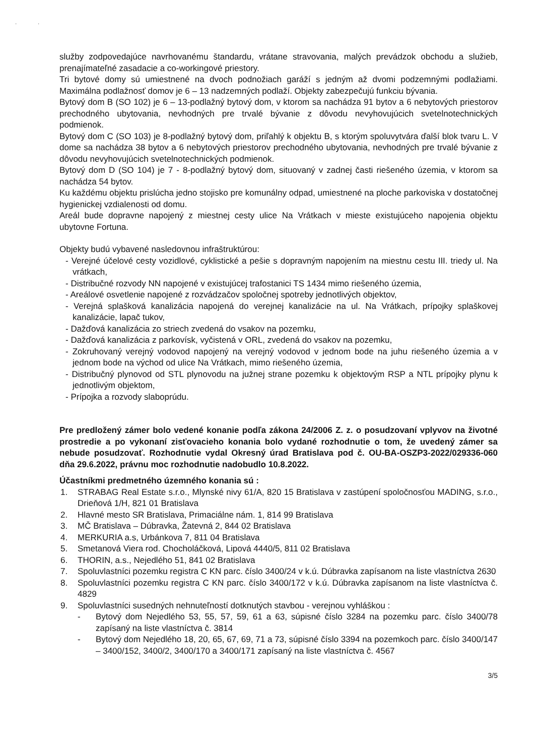· ·
služby zodpovedajúce navrhovanému štandardu, vrátane stravovania, malých prevádzok obchodu a služieb, prenajímateľné zasadacie a co-workingové priestory.
Tri bytové domy sú umiestnené na dvoch podnožiach garáží s jedným až dvomi podzemnými podlažiami. Maximálna podlažnosť domov je 6 – 13 nadzemných podlaží. Objekty zabezpečujú funkciu bývania.
Bytový dom B (SO 102) je 6 – 13-podlažný bytový dom, v ktorom sa nachádza 91 bytov a 6 nebytových priestorov prechodného ubytovania, nevhodných pre trvalé bývanie z dôvodu nevyhovujúcich svetelnotechnických podmienok.
Bytový dom C (SO 103) je 8-podlažný bytový dom, priľahlý k objektu B, s ktorým spoluvytvára ďalší blok tvaru L. V dome sa nachádza 38 bytov a 6 nebytových priestorov prechodného ubytovania, nevhodných pre trvalé bývanie z dôvodu nevyhovujúcich svetelnotechnických podmienok.
Bytový dom D (SO 104) je 7 - 8-podlažný bytový dom, situovaný v zadnej časti riešeného územia, v ktorom sa nachádza 54 bytov.
Ku každému objektu prislúcha jedno stojisko pre komunálny odpad, umiestnené na ploche parkoviska v dostatočnej hygienickej vzdialenosti od domu.
Areál bude dopravne napojený z miestnej cesty ulice Na Vrátkach v mieste existujúceho napojenia objektu ubytovne Fortuna.
Objekty budú vybavené nasledovnou infraštruktúrou:
- Verejné účelové cesty vozidlové, cyklistické a pešie s dopravným napojením na miestnu cestu III. triedy ul. Na vrátkach,
- Distribučné rozvody NN napojené v existujúcej trafostanici TS 1434 mimo riešeného územia,
- Areálové osvetlenie napojené z rozvádzačov spoločnej spotreby jednotlivých objektov,
- Verejná splašková kanalizácia napojená do verejnej kanalizácie na ul. Na Vrátkach, prípojky splaškovej kanalizácie, lapač tukov,
- Dažďová kanalizácia zo striech zvedená do vsakov na pozemku,
- Dažďová kanalizácia z parkovísk, vyčistená v ORL, zvedená do vsakov na pozemku,
- Zokruhovaný verejný vodovod napojený na verejný vodovod v jednom bode na juhu riešeného územia a v jednom bode na východ od ulice Na Vrátkach, mimo riešeného územia,
- Distribučný plynovod od STL plynovodu na južnej strane pozemku k objektovým RSP a NTL prípojky plynu k jednotlivým objektom,
- Prípojka a rozvody slaboprúdu.
Pre predložený zámer bolo vedené konanie podľa zákona 24/2006 Z. z. o posudzovaní vplyvov na životné prostredie a po vykonaní zisťovacieho konania bolo vydané rozhodnutie o tom, že uvedený zámer sa nebude posudzovať. Rozhodnutie vydal Okresný úrad Bratislava pod č. OU-BA-OSZP3-2022/029336-060 dňa 29.6.2022, právnu moc rozhodnutie nadobudlo 10.8.2022.
Účastníkmi predmetného územného konania sú :
1. STRABAG Real Estate s.r.o., Mlynské nivy 61/A, 820 15 Bratislava v zastúpení spoločnosťou MADING, s.r.o., Drieňová 1/H, 821 01 Bratislava
2. Hlavné mesto SR Bratislava, Primaciálne nám. 1, 814 99 Bratislava
3. MČ Bratislava – Dúbravka, Žatevná 2, 844 02 Bratislava
4. MERKURIA a.s, Urbánkova 7, 811 04 Bratislava
5. Smetanová Viera rod. Chocholáčková, Lipová 4440/5, 811 02 Bratislava
6. THORIN, a.s., Nejedlého 51, 841 02 Bratislava
7. Spoluvlastníci pozemku registra C KN parc. číslo 3400/24 v k.ú. Dúbravka zapísanom na liste vlastníctva 2630
8. Spoluvlastníci pozemku registra C KN parc. číslo 3400/172 v k.ú. Dúbravka zapísanom na liste vlastníctva č. 4829
9. Spoluvlastníci susedných nehnuteľností dotknutých stavbou - verejnou vyhláškou :
- Bytový dom Nejedlého 53, 55, 57, 59, 61 a 63, súpisné číslo 3284 na pozemku parc. číslo 3400/78 zapísaný na liste vlastníctva č. 3814
- Bytový dom Nejedlého 18, 20, 65, 67, 69, 71 a 73, súpisné číslo 3394 na pozemkoch parc. číslo 3400/147 – 3400/152, 3400/2, 3400/170 a 3400/171 zapísaný na liste vlastníctva č. 4567
3/5